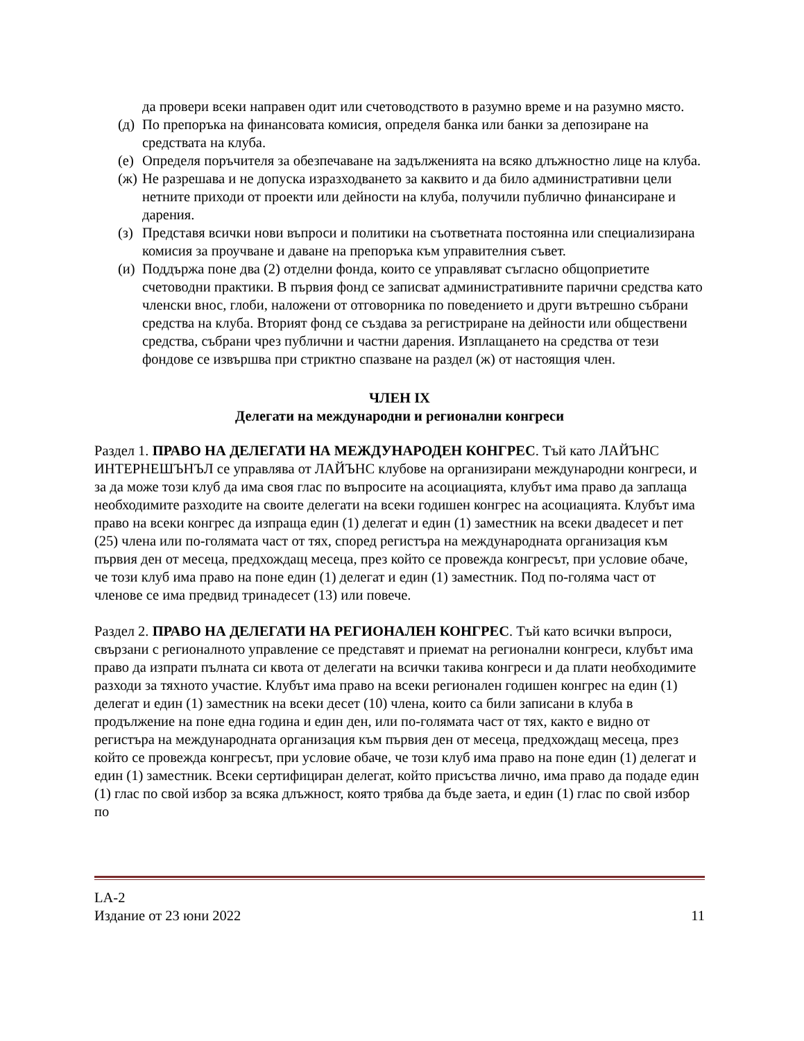да провери всеки направен одит или счетоводството в разумно време и на разумно място.
(д) По препоръка на финансовата комисия, определя банка или банки за депозиране на средствата на клуба.
(е) Определя поръчителя за обезпечаване на задълженията на всяко длъжностно лице на клуба.
(ж) Не разрешава и не допуска изразходването за каквито и да било административни цели нетните приходи от проекти или дейности на клуба, получили публично финансиране и дарения.
(з) Представя всички нови въпроси и политики на съответната постоянна или специализирана комисия за проучване и даване на препоръка към управителния съвет.
(и) Поддържа поне два (2) отделни фонда, които се управляват съгласно общоприетите счетоводни практики. В първия фонд се записват административните парични средства като членски внос, глоби, наложени от отговорника по поведението и други вътрешно събрани средства на клуба. Вторият фонд се създава за регистриране на дейности или обществени средства, събрани чрез публични и частни дарения. Изплащането на средства от тези фондове се извършва при стриктно спазване на раздел (ж) от настоящия член.
ЧЛЕН IX
Делегати на международни и регионални конгреси
Раздел 1. ПРАВО НА ДЕЛЕГАТИ НА МЕЖДУНАРОДЕН КОНГРЕС. Тъй като ЛАЙЪНС ИНТЕРНЕШЪНЪЛ се управлява от ЛАЙЪНС клубове на организирани международни конгреси, и за да може този клуб да има своя глас по въпросите на асоциацията, клубът има право да заплаща необходимите разходите на своите делегати на всеки годишен конгрес на асоциацията. Клубът има право на всеки конгрес да изпраща един (1) делегат и един (1) заместник на всеки двадесет и пет (25) члена или по-голямата част от тях, според регистъра на международната организация към първия ден от месеца, предхождащ месеца, през който се провежда конгресът, при условие обаче, че този клуб има право на поне един (1) делегат и един (1) заместник. Под по-голяма част от членове се има предвид тринадесет (13) или повече.
Раздел 2. ПРАВО НА ДЕЛЕГАТИ НА РЕГИОНАЛЕН КОНГРЕС. Тъй като всички въпроси, свързани с регионалното управление се представят и приемат на регионални конгреси, клубът има право да изпрати пълната си квота от делегати на всички такива конгреси и да плати необходимите разходи за тяхното участие. Клубът има право на всеки регионален годишен конгрес на един (1) делегат и един (1) заместник на всеки десет (10) члена, които са били записани в клуба в продължение на поне една година и един ден, или по-голямата част от тях, както е видно от регистъра на международната организация към първия ден от месеца, предхождащ месеца, през който се провежда конгресът, при условие обаче, че този клуб има право на поне един (1) делегат и един (1) заместник. Всеки сертифициран делегат, който присъства лично, има право да подаде един (1) глас по свой избор за всяка длъжност, която трябва да бъде заета, и един (1) глас по свой избор по
LA-2
Издание от 23 юни 2022 11